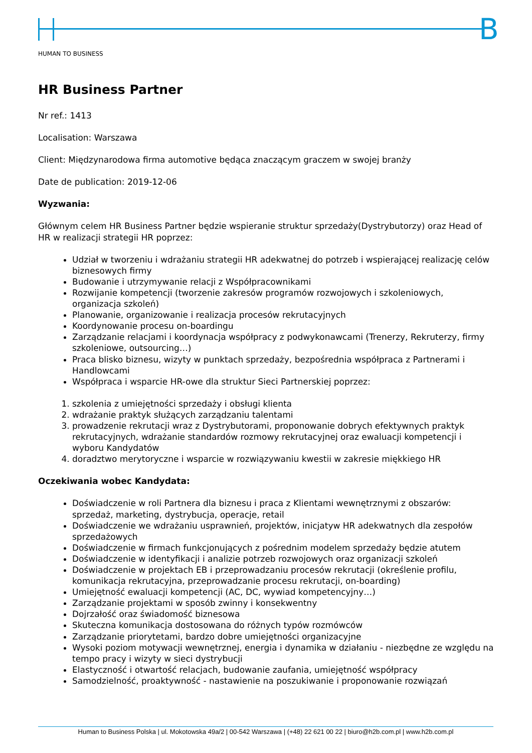B
HUMAN TO BUSINESS
HR Business Partner
Nr ref.: 1413
Localisation: Warszawa
Client: Międzynarodowa firma automotive będąca znaczącym graczem w swojej branży
Date de publication: 2019-12-06
Wyzwania:
Głównym celem HR Business Partner będzie wspieranie struktur sprzedaży(Dystrybutorzy) oraz Head of HR w realizacji strategii HR poprzez:
Udział w tworzeniu i wdrażaniu strategii HR adekwatnej do potrzeb i wspierającej realizację celów biznesowych firmy
Budowanie i utrzymywanie relacji z Współpracownikami
Rozwijanie kompetencji (tworzenie zakresów programów rozwojowych i szkoleniowych, organizacja szkoleń)
Planowanie, organizowanie i realizacja procesów rekrutacyjnych
Koordynowanie procesu on-boardingu
Zarządzanie relacjami i koordynacja współpracy z podwykonawcami (Trenerzy, Rekruterzy, firmy szkoleniowe, outsourcing…)
Praca blisko biznesu, wizyty w punktach sprzedaży, bezpośrednia współpraca z Partnerami i Handlowcami
Współpraca i wsparcie HR-owe dla struktur Sieci Partnerskiej poprzez:
1. szkolenia z umiejętności sprzedaży i obsługi klienta
2. wdrażanie praktyk służących zarządzaniu talentami
3. prowadzenie rekrutacji wraz z Dystrybutorami, proponowanie dobrych efektywnych praktyk rekrutacyjnych, wdrażanie standardów rozmowy rekrutacyjnej oraz ewaluacji kompetencji i wyboru Kandydatów
4. doradztwo merytoryczne i wsparcie w rozwiązywaniu kwestii w zakresie miękkiego HR
Oczekiwania wobec Kandydata:
Doświadczenie w roli Partnera dla biznesu i praca z Klientami wewnętrznymi z obszarów: sprzedaż, marketing, dystrybucja, operacje, retail
Doświadczenie we wdrażaniu usprawnień, projektów, inicjatyw HR adekwatnych dla zespołów sprzedażowych
Doświadczenie w firmach funkcjonujących z pośrednim modelem sprzedaży będzie atutem
Doświadczenie w identyfikacji i analizie potrzeb rozwojowych oraz organizacji szkoleń
Doświadczenie w projektach EB i przeprowadzaniu procesów rekrutacji (określenie profilu, komunikacja rekrutacyjna, przeprowadzanie procesu rekrutacji, on-boarding)
Umiejętność ewaluacji kompetencji (AC, DC, wywiad kompetencyjny…)
Zarządzanie projektami w sposób zwinny i konsekwentny
Dojrzałość oraz świadomość biznesowa
Skuteczna komunikacja dostosowana do różnych typów rozmówców
Zarządzanie priorytetami, bardzo dobre umiejętności organizacyjne
Wysoki poziom motywacji wewnętrznej, energia i dynamika w działaniu - niezbędne ze względu na tempo pracy i wizyty w sieci dystrybucji
Elastyczność i otwartość relacjach, budowanie zaufania, umiejętność współpracy
Samodzielność, proaktywność - nastawienie na poszukiwanie i proponowanie rozwiązań
Human to Business Polska | ul. Mokotowska 49a/2 | 00-542 Warszawa | (+48) 22 621 00 22 | biuro@h2b.com.pl | www.h2b.com.pl